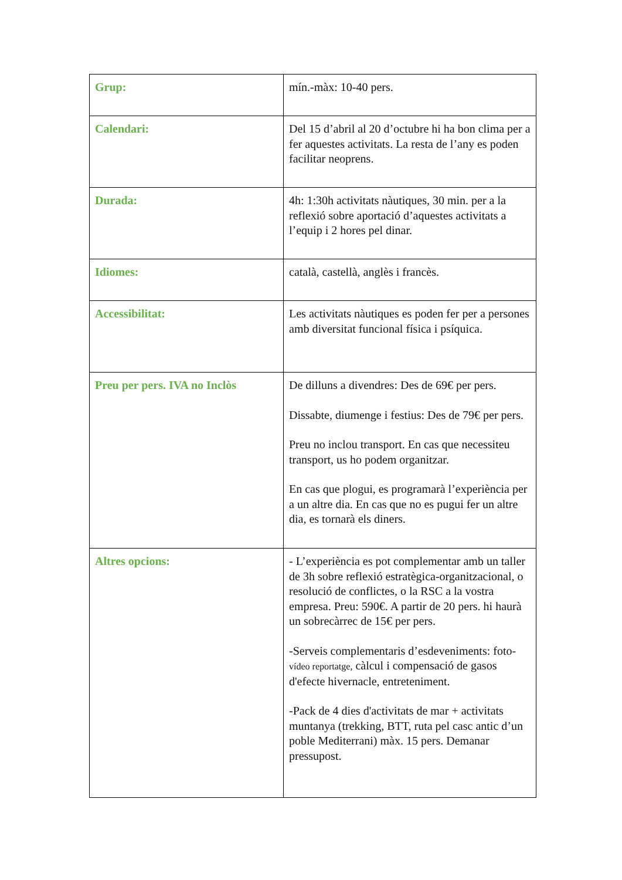| Grup: | mín.-màx: 10-40 pers. |
| Calendari: | Del 15 d’abril al 20 d’octubre hi ha bon clima per a fer aquestes activitats. La resta de l’any es poden facilitar neoprens. |
| Durada: | 4h: 1:30h activitats nàutiques, 30 min. per a la reflexió sobre aportació d’aquestes activitats a l’equip i 2 hores pel dinar. |
| Idiomes: | català, castellà, anglès i francès. |
| Accessibilitat: | Les activitats nàutiques es poden fer per a persones amb diversitat funcional física i psíquica. |
| Preu per pers. IVA no Inclòs | De dilluns a divendres: Des de 69€ per pers. Dissabte, diumenge i festius: Des de 79€ per pers. Preu no inclou transport. En cas que necessiteu transport, us ho podem organitzar. En cas que plogui, es programarà l’experiència per a un altre dia. En cas que no es pugui fer un altre dia, es tornarà els diners. |
| Altres opcions: | - L’experiència es pot complementar amb un taller de 3h sobre reflexió estratègica-organitzacional, o resolució de conflictes, o la RSC a la vostra empresa. Preu: 590€. A partir de 20 pers. hi haurà un sobrecàrrec de 15€ per pers. -Serveis complementaris d’esdeveniments: foto- vídeo reportatge, càlcul i compensació de gasos d'efecte hivernacle, entreteniment. -Pack de 4 dies d'activitats de mar + activitats muntanya (trekking, BTT, ruta pel casc antic d’un poble Mediterrani) màx. 15 pers. Demanar pressupost. |